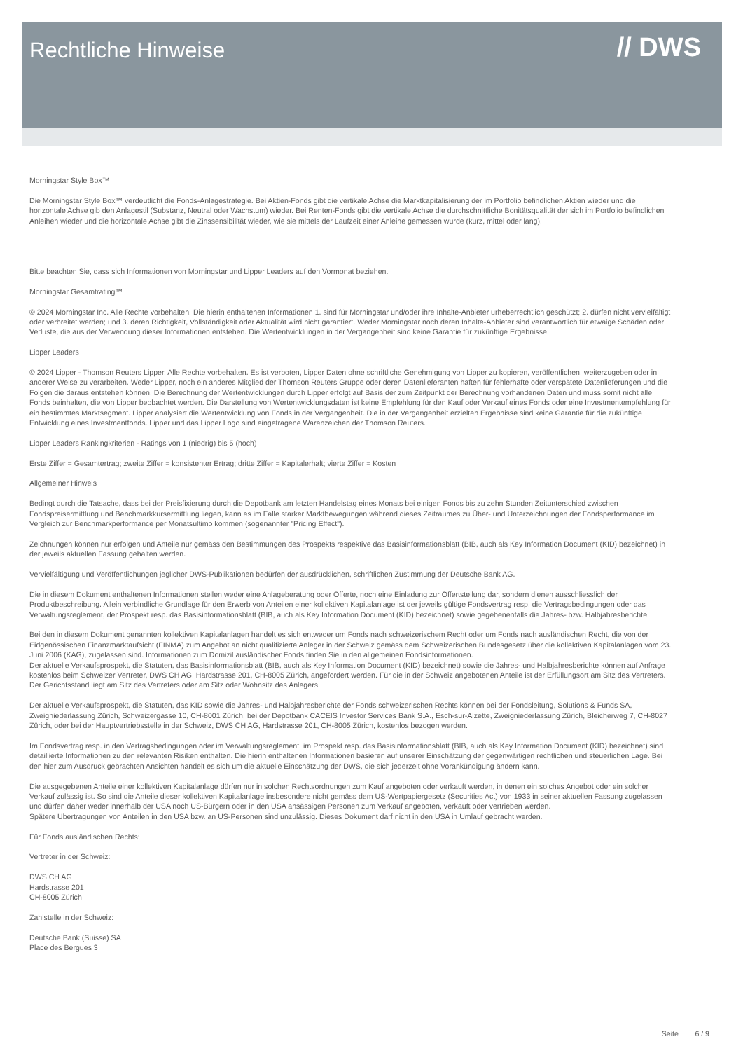Rechtliche Hinweise
// DWS
Morningstar Style Box™
Die Morningstar Style Box™ verdeutlicht die Fonds-Anlagestrategie. Bei Aktien-Fonds gibt die vertikale Achse die Marktkapitalisierung der im Portfolio befindlichen Aktien wieder und die horizontale Achse gib den Anlagestil (Substanz, Neutral oder Wachstum) wieder. Bei Renten-Fonds gibt die vertikale Achse die durchschnittliche Bonitätsqualität der sich im Portfolio befindlichen Anleihen wieder und die horizontale Achse gibt die Zinssensibilität wieder, wie sie mittels der Laufzeit einer Anleihe gemessen wurde (kurz, mittel oder lang).
Bitte beachten Sie, dass sich Informationen von Morningstar und Lipper Leaders auf den Vormonat beziehen.
Morningstar Gesamtrating™
© 2024 Morningstar Inc. Alle Rechte vorbehalten. Die hierin enthaltenen Informationen 1. sind für Morningstar und/oder ihre Inhalte-Anbieter urheberrechtlich geschützt; 2. dürfen nicht vervielfältigt oder verbreitet werden; und 3. deren Richtigkeit, Vollständigkeit oder Aktualität wird nicht garantiert. Weder Morningstar noch deren Inhalte-Anbieter sind verantwortlich für etwaige Schäden oder Verluste, die aus der Verwendung dieser Informationen entstehen. Die Wertentwicklungen in der Vergangenheit sind keine Garantie für zukünftige Ergebnisse.
Lipper Leaders
© 2024 Lipper - Thomson Reuters Lipper. Alle Rechte vorbehalten. Es ist verboten, Lipper Daten ohne schriftliche Genehmigung von Lipper zu kopieren, veröffentlichen, weiterzugeben oder in anderer Weise zu verarbeiten. Weder Lipper, noch ein anderes Mitglied der Thomson Reuters Gruppe oder deren Datenlieferanten haften für fehlerhafte oder verspätete Datenlieferungen und die Folgen die daraus entstehen können. Die Berechnung der Wertentwicklungen durch Lipper erfolgt auf Basis der zum Zeitpunkt der Berechnung vorhandenen Daten und muss somit nicht alle Fonds beinhalten, die von Lipper beobachtet werden. Die Darstellung von Wertentwicklungsdaten ist keine Empfehlung für den Kauf oder Verkauf eines Fonds oder eine Investmentempfehlung für ein bestimmtes Marktsegment. Lipper analysiert die Wertentwicklung von Fonds in der Vergangenheit. Die in der Vergangenheit erzielten Ergebnisse sind keine Garantie für die zukünftige Entwicklung eines Investmentfonds. Lipper und das Lipper Logo sind eingetragene Warenzeichen der Thomson Reuters.
Lipper Leaders Rankingkriterien - Ratings von 1 (niedrig) bis 5 (hoch)
Erste Ziffer = Gesamtertrag; zweite Ziffer = konsistenter Ertrag; dritte Ziffer = Kapitalerhalt; vierte Ziffer = Kosten
Allgemeiner Hinweis
Bedingt durch die Tatsache, dass bei der Preisfixierung durch die Depotbank am letzten Handelstag eines Monats bei einigen Fonds bis zu zehn Stunden Zeitunterschied zwischen Fondspreisermittlung und Benchmarkkursermittlung liegen, kann es im Falle starker Marktbewegungen während dieses Zeitraumes zu Über- und Unterzeichnungen der Fondsperformance im Vergleich zur Benchmarkperformance per Monatsultimo kommen (sogenannter "Pricing Effect").
Zeichnungen können nur erfolgen und Anteile nur gemäss den Bestimmungen des Prospekts respektive das Basisinformationsblatt (BIB, auch als Key Information Document (KID) bezeichnet) in der jeweils aktuellen Fassung gehalten werden.
Vervielfältigung und Veröffentlichungen jeglicher DWS-Publikationen bedürfen der ausdrücklichen, schriftlichen Zustimmung der Deutsche Bank AG.
Die in diesem Dokument enthaltenen Informationen stellen weder eine Anlageberatung oder Offerte, noch eine Einladung zur Offertstellung dar, sondern dienen ausschliesslich der Produktbeschreibung. Allein verbindliche Grundlage für den Erwerb von Anteilen einer kollektiven Kapitalanlage ist der jeweils gültige Fondsvertrag resp. die Vertragsbedingungen oder das Verwaltungsreglement, der Prospekt resp. das Basisinformationsblatt (BIB, auch als Key Information Document (KID) bezeichnet) sowie gegebenenfalls die Jahres- bzw. Halbjahresberichte.
Bei den in diesem Dokument genannten kollektiven Kapitalanlagen handelt es sich entweder um Fonds nach schweizerischem Recht oder um Fonds nach ausländischen Recht, die von der Eidgenössischen Finanzmarktaufsicht (FINMA) zum Angebot an nicht qualifizierte Anleger in der Schweiz gemäss dem Schweizerischen Bundesgesetz über die kollektiven Kapitalanlagen vom 23. Juni 2006 (KAG), zugelassen sind. Informationen zum Domizil ausländischer Fonds finden Sie in den allgemeinen Fondsinformationen.
Der aktuelle Verkaufsprospekt, die Statuten, das Basisinformationsblatt (BIB, auch als Key Information Document (KID) bezeichnet) sowie die Jahres- und Halbjahresberichte können auf Anfrage kostenlos beim Schweizer Vertreter, DWS CH AG, Hardstrasse 201, CH-8005 Zürich, angefordert werden. Für die in der Schweiz angebotenen Anteile ist der Erfüllungsort am Sitz des Vertreters. Der Gerichtsstand liegt am Sitz des Vertreters oder am Sitz oder Wohnsitz des Anlegers.
Der aktuelle Verkaufsprospekt, die Statuten, das KID sowie die Jahres- und Halbjahresberichte der Fonds schweizerischen Rechts können bei der Fondsleitung, Solutions & Funds SA, Zweigniederlassung Zürich, Schweizergasse 10, CH-8001 Zürich, bei der Depotbank CACEIS Investor Services Bank S.A., Esch-sur-Alzette, Zweigniederlassung Zürich, Bleicherweg 7, CH-8027 Zürich, oder bei der Hauptvertriebsstelle in der Schweiz, DWS CH AG, Hardstrasse 201, CH-8005 Zürich, kostenlos bezogen werden.
Im Fondsvertrag resp. in den Vertragsbedingungen oder im Verwaltungsreglement, im Prospekt resp. das Basisinformationsblatt (BIB, auch als Key Information Document (KID) bezeichnet) sind detaillierte Informationen zu den relevanten Risiken enthalten. Die hierin enthaltenen Informationen basieren auf unserer Einschätzung der gegenwärtigen rechtlichen und steuerlichen Lage. Bei den hier zum Ausdruck gebrachten Ansichten handelt es sich um die aktuelle Einschätzung der DWS, die sich jederzeit ohne Vorankündigung ändern kann.
Die ausgegebenen Anteile einer kollektiven Kapitalanlage dürfen nur in solchen Rechtsordnungen zum Kauf angeboten oder verkauft werden, in denen ein solches Angebot oder ein solcher Verkauf zulässig ist. So sind die Anteile dieser kollektiven Kapitalanlage insbesondere nicht gemäss dem US-Wertpapiergesetz (Securities Act) von 1933 in seiner aktuellen Fassung zugelassen und dürfen daher weder innerhalb der USA noch US-Bürgern oder in den USA ansässigen Personen zum Verkauf angeboten, verkauft oder vertrieben werden.
Spätere Übertragungen von Anteilen in den USA bzw. an US-Personen sind unzulässig. Dieses Dokument darf nicht in den USA in Umlauf gebracht werden.
Für Fonds ausländischen Rechts:
Vertreter in der Schweiz:
DWS CH AG
Hardstrasse 201
CH-8005 Zürich
Zahlstelle in der Schweiz:
Deutsche Bank (Suisse) SA
Place des Bergues 3
Seite 6 / 9